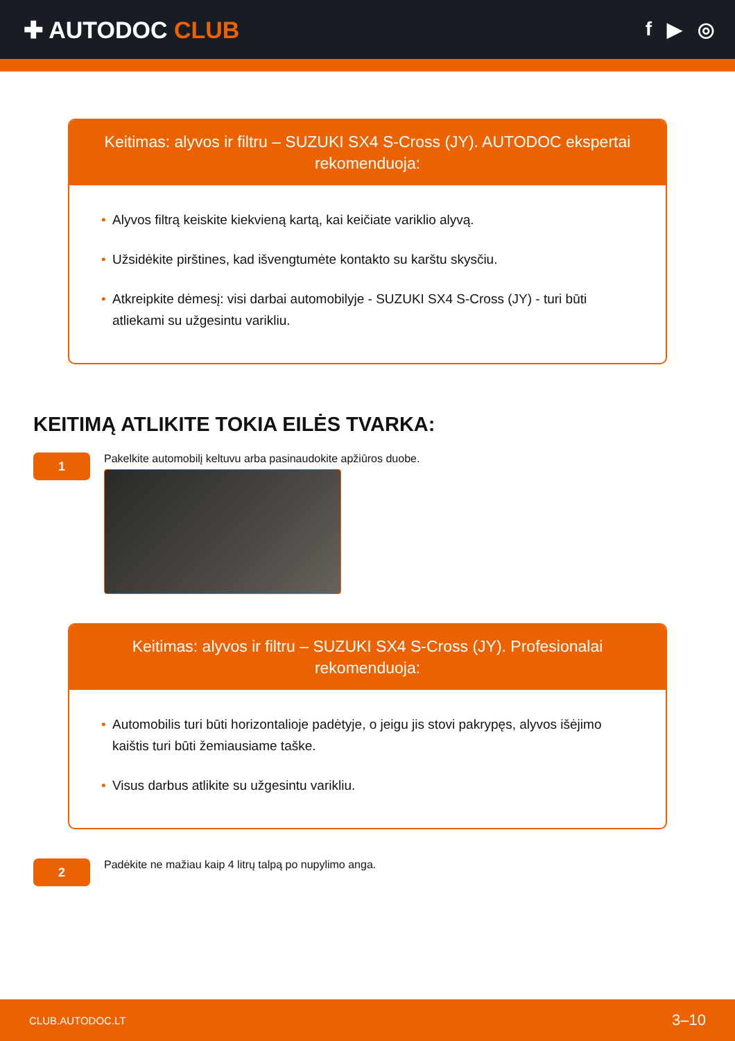✚ AUTODOC CLUB
f ▶ ◎
Keitimas: alyvos ir filtru – SUZUKI SX4 S-Cross (JY). AUTODOC ekspertai rekomenduoja:
• Alyvos filtrą keiskite kiekvieną kartą, kai keičiate variklio alyvą.
• Užsidėkite pirštines, kad išvengtumėte kontakto su karštu skysčiu.
• Atkreipkite dėmesį: visi darbai automobilyje - SUZUKI SX4 S-Cross (JY) - turi būti atliekami su užgesintu varikliu.
KEITIMĄ ATLIKITE TOKIA EILĖS TVARKA:
1
Pakelkite automobilį keltuvu arba pasinaudokite apžiūros duobe.
Keitimas: alyvos ir filtru – SUZUKI SX4 S-Cross (JY). Profesionalai rekomenduoja:
• Automobilis turi būti horizontalioje padėtyje, o jeigu jis stovi pakrypęs, alyvos išėjimo kaištis turi būti žemiausiame taške.
• Visus darbus atlikite su užgesintu varikliu.
2
Padėkite ne mažiau kaip 4 litrų talpą po nupylimo anga.
CLUB.AUTODOC.LT 3–10